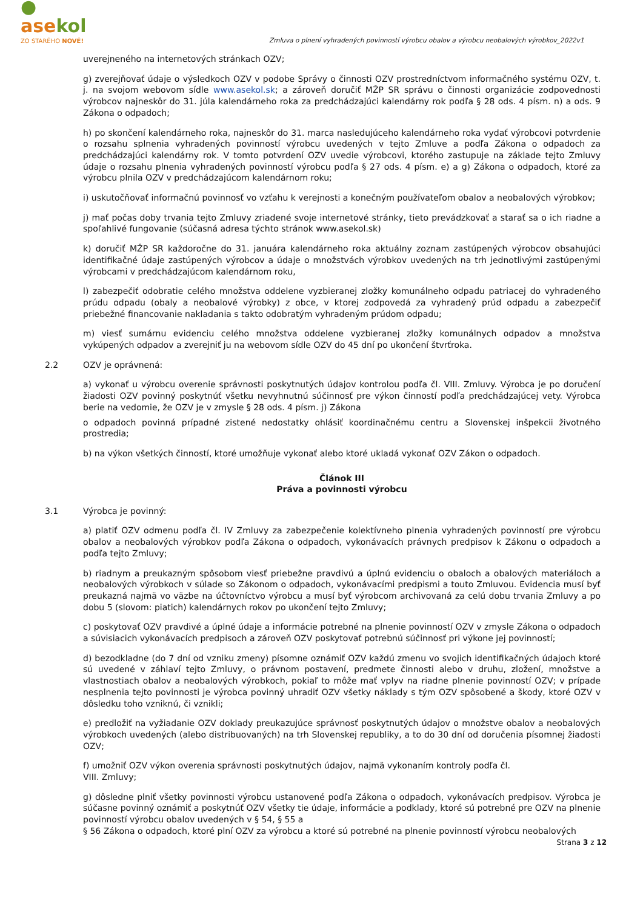● asekol
ZO STARÉHO NOVÉ!
Zmluva o plnení vyhradených povinností výrobcu obalov a výrobcu neobalových výrobkov_2022v1
uverejneného na internetových stránkach OZV;
g) zverejňovať údaje o výsledkoch OZV v podobe Správy o činnosti OZV prostredníctvom informačného systému OZV, t. j. na svojom webovom sídle www.asekol.sk; a zároveň doručiť MŽP SR správu o činnosti organizácie zodpovednosti výrobcov najneskôr do 31. júla kalendárneho roka za predchádzajúci kalendárny rok podľa § 28 ods. 4 písm. n) a ods. 9 Zákona o odpadoch;
h) po skončení kalendárneho roka, najneskôr do 31. marca nasledujúceho kalendárneho roka vydať výrobcovi potvrdenie o rozsahu splnenia vyhradených povinností výrobcu uvedených v tejto Zmluve a podľa Zákona o odpadoch za predchádzajúci kalendárny rok. V tomto potvrdení OZV uvedie výrobcovi, ktorého zastupuje na základe tejto Zmluvy údaje o rozsahu plnenia vyhradených povinností výrobcu podľa § 27 ods. 4 písm. e) a g) Zákona o odpadoch, ktoré za výrobcu plnila OZV v predchádzajúcom kalendárnom roku;
i) uskutočňovať informačnú povinnosť vo vzťahu k verejnosti a konečným používateľom obalov a neobalových výrobkov;
j) mať počas doby trvania tejto Zmluvy zriadené svoje internetové stránky, tieto prevádzkovať a starať sa o ich riadne a spoľahlivé fungovanie (súčasná adresa týchto stránok www.asekol.sk)
k) doručiť MŽP SR každoročne do 31. januára kalendárneho roka aktuálny zoznam zastúpených výrobcov obsahujúci identifikačné údaje zastúpených výrobcov a údaje o množstvách výrobkov uvedených na trh jednotlivými zastúpenými výrobcami v predchádzajúcom kalendárnom roku,
l) zabezpečiť odobratie celého množstva oddelene vyzbieranej zložky komunálneho odpadu patriacej do vyhradeného prúdu odpadu (obaly a neobalové výrobky) z obce, v ktorej zodpovedá za vyhradený prúd odpadu a zabezpečiť priebežné financovanie nakladania s takto odobratým vyhradeným prúdom odpadu;
m) viesť sumárnu evidenciu celého množstva oddelene vyzbieranej zložky komunálnych odpadov a množstva vykúpených odpadov a zverejniť ju na webovom sídle OZV do 45 dní po ukončení štvrťroka.
2.2 OZV je oprávnená:
a) vykonať u výrobcu overenie správnosti poskytnutých údajov kontrolou podľa čl. VIII. Zmluvy. Výrobca je po doručení žiadosti OZV povinný poskytnúť všetku nevyhnutnú súčinnosť pre výkon činností podľa predchádzajúcej vety. Výrobca berie na vedomie, že OZV je v zmysle § 28 ods. 4 písm. j) Zákona
o odpadoch povinná prípadné zistené nedostatky ohlásiť koordinačnému centru a Slovenskej inšpekcii životného prostredia;
b) na výkon všetkých činností, ktoré umožňuje vykonať alebo ktoré ukladá vykonať OZV Zákon o odpadoch.
Článok III
Práva a povinnosti výrobcu
3.1 Výrobca je povinný:
a) platiť OZV odmenu podľa čl. IV Zmluvy za zabezpečenie kolektívneho plnenia vyhradených povinností pre výrobcu obalov a neobalových výrobkov podľa Zákona o odpadoch, vykonávacích právnych predpisov k Zákonu o odpadoch a podľa tejto Zmluvy;
b) riadnym a preukazným spôsobom viesť priebežne pravdivú a úplnú evidenciu o obaloch a obalových materiáloch a neobalových výrobkoch v súlade so Zákonom o odpadoch, vykonávacími predpismi a touto Zmluvou. Evidencia musí byť preukazná najmä vo väzbe na účtovníctvo výrobcu a musí byť výrobcom archivovaná za celú dobu trvania Zmluvy a po dobu 5 (slovom: piatich) kalendárnych rokov po ukončení tejto Zmluvy;
c) poskytovať OZV pravdivé a úplné údaje a informácie potrebné na plnenie povinností OZV v zmysle Zákona o odpadoch a súvisiacich vykonávacích predpisoch a zároveň OZV poskytovať potrebnú súčinnosť pri výkone jej povinností;
d) bezodkladne (do 7 dní od vzniku zmeny) písomne oznámiť OZV každú zmenu vo svojich identifikačných údajoch ktoré sú uvedené v záhlaví tejto Zmluvy, o právnom postavení, predmete činnosti alebo v druhu, zložení, množstve a vlastnostiach obalov a neobalových výrobkoch, pokiaľ to môže mať vplyv na riadne plnenie povinností OZV; v prípade nesplnenia tejto povinnosti je výrobca povinný uhradiť OZV všetky náklady s tým OZV spôsobené a škody, ktoré OZV v dôsledku toho vzniknú, či vznikli;
e) predložiť na vyžiadanie OZV doklady preukazujúce správnosť poskytnutých údajov o množstve obalov a neobalových výrobkoch uvedených (alebo distribuovaných) na trh Slovenskej republiky, a to do 30 dní od doručenia písomnej žiadosti OZV;
f) umožniť OZV výkon overenia správnosti poskytnutých údajov, najmä vykonaním kontroly podľa čl.
VIII. Zmluvy;
g) dôsledne plniť všetky povinnosti výrobcu ustanovené podľa Zákona o odpadoch, vykonávacích predpisov. Výrobca je súčasne povinný oznámiť a poskytnúť OZV všetky tie údaje, informácie a podklady, ktoré sú potrebné pre OZV na plnenie povinností výrobcu obalov uvedených v § 54, § 55 a
§ 56 Zákona o odpadoch, ktoré plní OZV za výrobcu a ktoré sú potrebné na plnenie povinností výrobcu neobalových
Strana 3 z 12